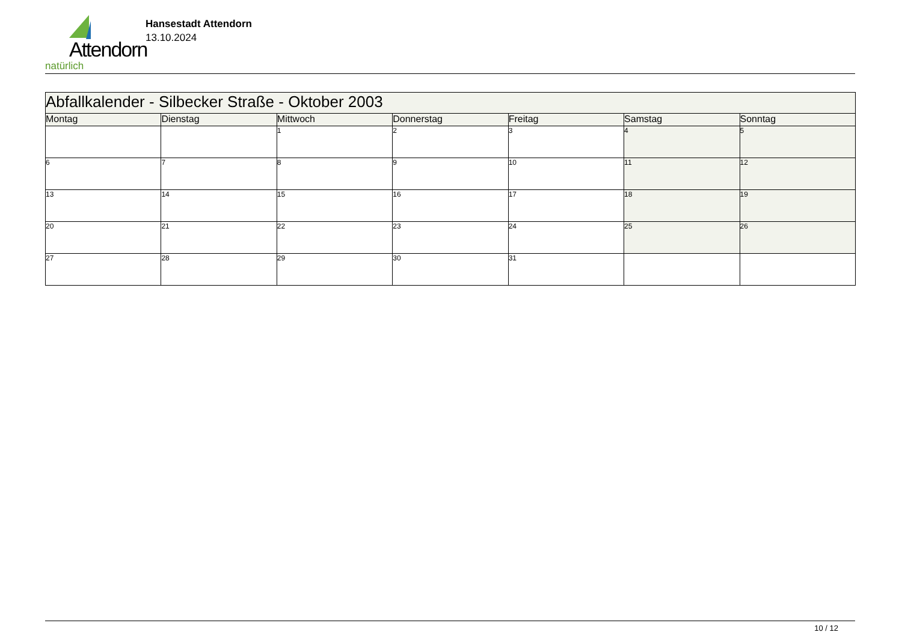Attendorn
natürlich
Hansestadt Attendorn
13.10.2024
| Abfallkalender - Silbecker Straße - Oktober 2003 | | | | | | |
| Montag | Dienstag | Mittwoch | Donnerstag | Freitag | Samstag | Sonntag |
| | | 1 | 2 | 3 | 4 | 5 |
| 6 | 7 | 8 | 9 | 10 | 11 | 12 |
| 13 | 14 | 15 | 16 | 17 | 18 | 19 |
| 20 | 21 | 22 | 23 | 24 | 25 | 26 |
| 27 | 28 | 29 | 30 | 31 | | |
10 / 12